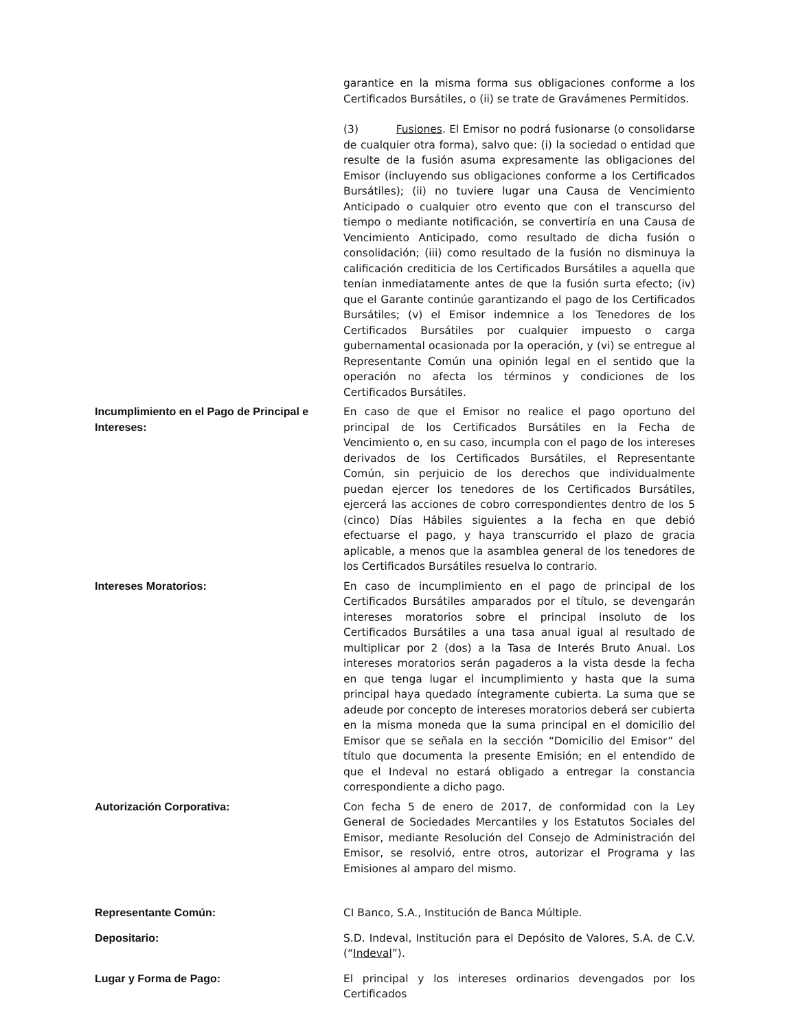garantice en la misma forma sus obligaciones conforme a los Certificados Bursátiles, o (ii) se trate de Gravámenes Permitidos.
(3) Fusiones. El Emisor no podrá fusionarse (o consolidarse de cualquier otra forma), salvo que: (i) la sociedad o entidad que resulte de la fusión asuma expresamente las obligaciones del Emisor (incluyendo sus obligaciones conforme a los Certificados Bursátiles); (ii) no tuviere lugar una Causa de Vencimiento Anticipado o cualquier otro evento que con el transcurso del tiempo o mediante notificación, se convertiría en una Causa de Vencimiento Anticipado, como resultado de dicha fusión o consolidación; (iii) como resultado de la fusión no disminuya la calificación crediticia de los Certificados Bursátiles a aquella que tenían inmediatamente antes de que la fusión surta efecto; (iv) que el Garante continúe garantizando el pago de los Certificados Bursátiles; (v) el Emisor indemnice a los Tenedores de los Certificados Bursátiles por cualquier impuesto o carga gubernamental ocasionada por la operación, y (vi) se entregue al Representante Común una opinión legal en el sentido que la operación no afecta los términos y condiciones de los Certificados Bursátiles.
Incumplimiento en el Pago de Principal e Intereses:
En caso de que el Emisor no realice el pago oportuno del principal de los Certificados Bursátiles en la Fecha de Vencimiento o, en su caso, incumpla con el pago de los intereses derivados de los Certificados Bursátiles, el Representante Común, sin perjuicio de los derechos que individualmente puedan ejercer los tenedores de los Certificados Bursátiles, ejercerá las acciones de cobro correspondientes dentro de los 5 (cinco) Días Hábiles siguientes a la fecha en que debió efectuarse el pago, y haya transcurrido el plazo de gracia aplicable, a menos que la asamblea general de los tenedores de los Certificados Bursátiles resuelva lo contrario.
Intereses Moratorios: En caso de incumplimiento en el pago de principal de los Certificados Bursátiles amparados por el título, se devengarán intereses moratorios sobre el principal insoluto de los Certificados Bursátiles a una tasa anual igual al resultado de multiplicar por 2 (dos) a la Tasa de Interés Bruto Anual. Los intereses moratorios serán pagaderos a la vista desde la fecha en que tenga lugar el incumplimiento y hasta que la suma principal haya quedado íntegramente cubierta. La suma que se adeude por concepto de intereses moratorios deberá ser cubierta en la misma moneda que la suma principal en el domicilio del Emisor que se señala en la sección “Domicilio del Emisor” del título que documenta la presente Emisión; en el entendido de que el Indeval no estará obligado a entregar la constancia correspondiente a dicho pago.
Autorización Corporativa: Con fecha 5 de enero de 2017, de conformidad con la Ley General de Sociedades Mercantiles y los Estatutos Sociales del Emisor, mediante Resolución del Consejo de Administración del Emisor, se resolvió, entre otros, autorizar el Programa y las Emisiones al amparo del mismo.
Representante Común: CI Banco, S.A., Institución de Banca Múltiple.
Depositario: S.D. Indeval, Institución para el Depósito de Valores, S.A. de C.V. (“Indeval”).
Lugar y Forma de Pago: El principal y los intereses ordinarios devengados por los Certificados